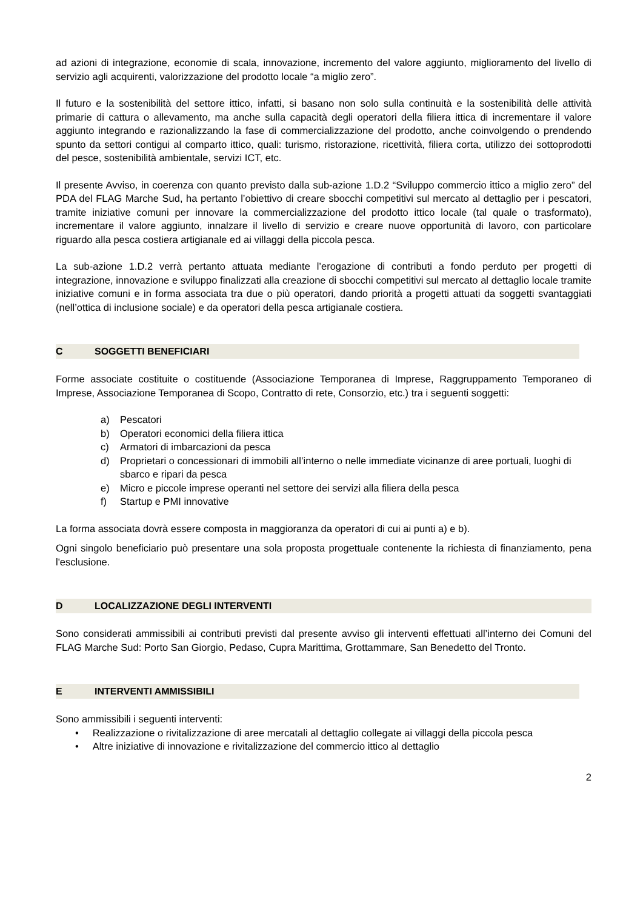ad azioni di integrazione, economie di scala, innovazione, incremento del valore aggiunto, miglioramento del livello di servizio agli acquirenti, valorizzazione del prodotto locale “a miglio zero”.
Il futuro e la sostenibilità del settore ittico, infatti, si basano non solo sulla continuità e la sostenibilità delle attività primarie di cattura o allevamento, ma anche sulla capacità degli operatori della filiera ittica di incrementare il valore aggiunto integrando e razionalizzando la fase di commercializzazione del prodotto, anche coinvolgendo o prendendo spunto da settori contigui al comparto ittico, quali: turismo, ristorazione, ricettività, filiera corta, utilizzo dei sottoprodotti del pesce, sostenibilità ambientale, servizi ICT, etc.
Il presente Avviso, in coerenza con quanto previsto dalla sub-azione 1.D.2 “Sviluppo commercio ittico a miglio zero” del PDA del FLAG Marche Sud, ha pertanto l’obiettivo di creare sbocchi competitivi sul mercato al dettaglio per i pescatori, tramite iniziative comuni per innovare la commercializzazione del prodotto ittico locale (tal quale o trasformato), incrementare il valore aggiunto, innalzare il livello di servizio e creare nuove opportunità di lavoro, con particolare riguardo alla pesca costiera artigianale ed ai villaggi della piccola pesca.
La sub-azione 1.D.2 verrà pertanto attuata mediante l’erogazione di contributi a fondo perduto per progetti di integrazione, innovazione e sviluppo finalizzati alla creazione di sbocchi competitivi sul mercato al dettaglio locale tramite iniziative comuni e in forma associata tra due o più operatori, dando priorità a progetti attuati da soggetti svantaggiati (nell’ottica di inclusione sociale) e da operatori della pesca artigianale costiera.
C SOGGETTI BENEFICIARI
Forme associate costituite o costituende (Associazione Temporanea di Imprese, Raggruppamento Temporaneo di Imprese, Associazione Temporanea di Scopo, Contratto di rete, Consorzio, etc.) tra i seguenti soggetti:
a) Pescatori
b) Operatori economici della filiera ittica
c) Armatori di imbarcazioni da pesca
d) Proprietari o concessionari di immobili all’interno o nelle immediate vicinanze di aree portuali, luoghi di sbarco e ripari da pesca
e) Micro e piccole imprese operanti nel settore dei servizi alla filiera della pesca
f) Startup e PMI innovative
La forma associata dovrà essere composta in maggioranza da operatori di cui ai punti a) e b).
Ogni singolo beneficiario può presentare una sola proposta progettuale contenente la richiesta di finanziamento, pena l'esclusione.
D LOCALIZZAZIONE DEGLI INTERVENTI
Sono considerati ammissibili ai contributi previsti dal presente avviso gli interventi effettuati all’interno dei Comuni del FLAG Marche Sud: Porto San Giorgio, Pedaso, Cupra Marittima, Grottammare, San Benedetto del Tronto.
E INTERVENTI AMMISSIBILI
Sono ammissibili i seguenti interventi:
• Realizzazione o rivitalizzazione di aree mercatali al dettaglio collegate ai villaggi della piccola pesca
• Altre iniziative di innovazione e rivitalizzazione del commercio ittico al dettaglio
2